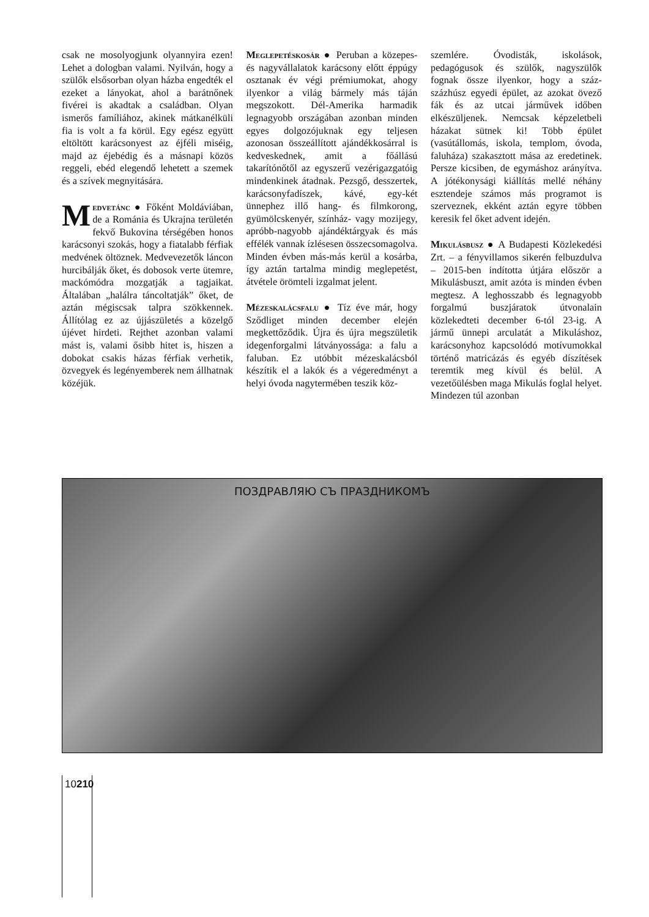csak ne mosolyogjunk olyannyira ezen! Lehet a dologban valami. Nyilván, hogy a szülők elsősorban olyan házba engedték el ezeket a lányokat, ahol a barátnőnek fivérei is akadtak a családban. Olyan ismerős famíliához, akinek mátkanélküli fia is volt a fa körül. Egy egész együtt eltöltött karácsonyest az éjféli miséig, majd az éjebédig és a másnapi közös reggeli, ebéd elegendő lehetett a szemek és a szívek megnyitására.
Medvetánc ● Főként Moldáviában, de a Románia és Ukrajna területén fekvő Bukovina térségében honos karácsonyi szokás, hogy a fiatalabb férfiak medvének öltöznek. Medvevezetők láncon hurcibálják őket, és dobosok verte ütemre, mackómódra mozgatják a tagjaikat. Általában „halálra táncoltatják” őket, de aztán mégiscsak talpra szökkennek. Állítólag ez az újjászületés a közelgő újévet hirdeti. Rejthet azonban valami mást is, valami ősibb hitet is, hiszen a dobokat csakis házas férfiak verhetik, özvegyek és legényemberek nem állhatnak közéjük.
Meglepetéskosár ● Peruban a közepes- és nagyvállalatok karácsony előtt éppúgy osztanak év végi prémiumokat, ahogy ilyenkor a világ bármely más táján megszokott. Dél-Amerika harmadik legnagyobb országában azonban minden egyes dolgozójuknak egy teljesen azonosan összeállított ajándékkosárral is kedveskednek, amit a főállású takarítónőtől az egyszerű vezérigazgatóig mindenkinek átadnak. Pezsgő, desszertek, karácsonyfadíszek, kávé, egy-két ünnephez illő hang- és filmkorong, gyümölcskenyér, színház- vagy mozijegy, apróbb-nagyobb ajándéktárgyak és más effélék vannak ízlésesen összecsomagolva. Minden évben más-más kerül a kosárba, így aztán tartalma mindig meglepetést, átvétele örömteli izgalmat jelent.
Mézeskalácsfalu ● Tíz éve már, hogy Sződliget minden december elején megkettőződik. Újra és újra megszületik idegenforgalmi látványossága: a falu a faluban. Ez utóbbit mézeskalácsból készítik el a lakók és a végeredményt a helyi óvoda nagytermében teszik köz-
szemlére. Óvodisták, iskolások, pedagógusok és szülők, nagyszülők fognak össze ilyenkor, hogy a száz-százhúsz egyedi épület, az azokat övező fák és az utcai járművek időben elkészüljenek. Nemcsak képzeletbeli házakat sütnek ki! Több épület (vasútállomás, iskola, templom, óvoda, faluháza) szakasztott mása az eredetinek. Persze kicsiben, de egymáshoz arányítva. A jótékonysági kiállítás mellé néhány esztendeje számos más programot is szerveznek, ekként aztán egyre többen keresik fel őket advent idején.
Mikulásbusz ● A Budapesti Közlekedési Zrt. – a fényvillamos sikerén felbuzdulva – 2015-ben indította útjára először a Mikulásbuszt, amit azóta is minden évben megtesz. A leghosszabb és legnagyobb forgalmú buszjáratok útvonalain közlekedteti december 6-tól 23-ig. A jármű ünnepi arculatát a Mikuláshoz, karácsonyhoz kapcsolódó motívumokkal történő matricázás és egyéb díszítések teremtik meg kívül és belül. A vezetőülésben maga Mikulás foglal helyet. Mindezen túl azonban
ПОЗДРАВЛЯЮ СЪ ПРАЗДНИКОМЪ
10210